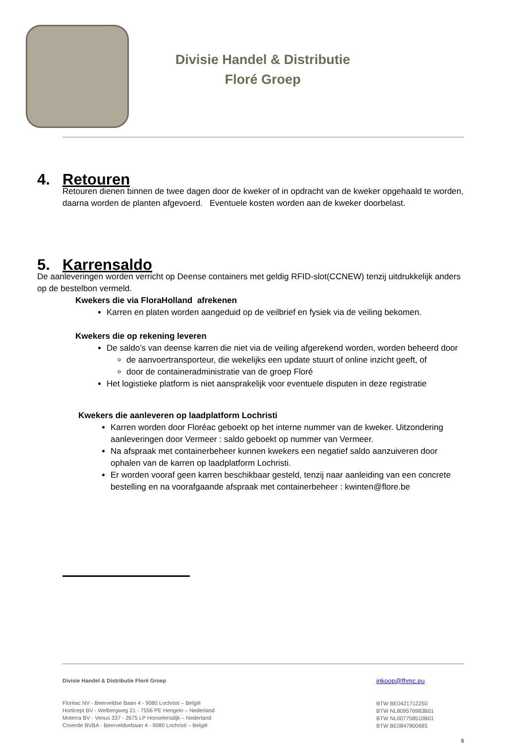Divisie Handel & Distributie
Floré Groep
4. Retouren
Retouren dienen binnen de twee dagen door de kweker of in opdracht van de kweker opgehaald te worden, daarna worden de planten afgevoerd. Eventuele kosten worden aan de kweker doorbelast.
5. Karrensaldo
De aanleveringen worden verricht op Deense containers met geldig RFID-slot(CCNEW) tenzij uitdrukkelijk anders op de bestelbon vermeld.
Kwekers die via FloraHolland afrekenen
Karren en platen worden aangeduid op de veilbrief en fysiek via de veiling bekomen.
Kwekers die op rekening leveren
De saldo’s van deense karren die niet via de veiling afgerekend worden, worden beheerd door
de aanvoertransporteur, die wekelijks een update stuurt of online inzicht geeft, of
door de containeradministratie van de groep Floré
Het logistieke platform is niet aansprakelijk voor eventuele disputen in deze registratie
Kwekers die aanleveren op laadplatform Lochristi
Karren worden door Floréac geboekt op het interne nummer van de kweker. Uitzondering aanleveringen door Vermeer : saldo geboekt op nummer van Vermeer.
Na afspraak met containerbeheer kunnen kwekers een negatief saldo aanzuiveren door ophalen van de karren op laadplatform Lochristi.
Er worden vooraf geen karren beschikbaar gesteld, tenzij naar aanleiding van een concrete bestelling en na voorafgaande afspraak met containerbeheer : kwinten@flore.be
Divisie Handel & Distributie Floré Groep
Floréac NV - Beerveldse Baan 4 - 9080 Lochristi – België
Horticept BV - Welbergweg 21 - 7556 PE Hengelo – Nederland
Moterra BV - Venus 337 - 2675 LP Honselersdijk – Nederland
Coverde BVBA - Beerveldsebaan 4 - 9080 Lochristi – België
inkoop@fhmc.eu
BTW BE0421712250
BTW NL809576983B01
BTW NL007758510B01
BTW BE0847800685
6